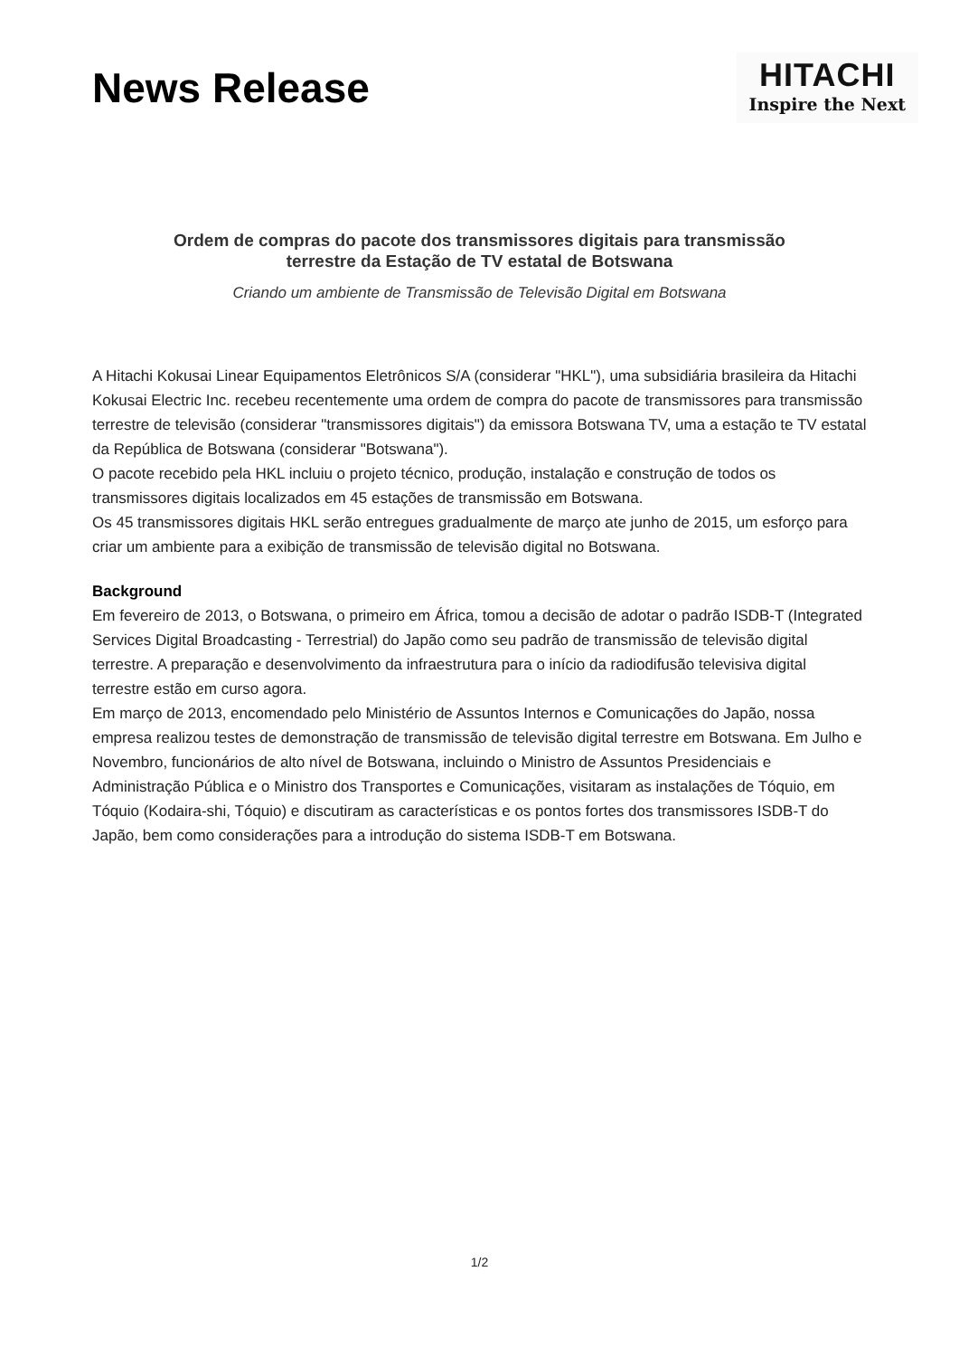News Release
HITACHI
Inspire the Next
Ordem de compras do pacote dos transmissores digitais para transmissão
terrestre da Estação de TV estatal de Botswana
Criando um ambiente de Transmissão de Televisão Digital em Botswana
A Hitachi Kokusai Linear Equipamentos Eletrônicos S/A (considerar "HKL"), uma subsidiária brasileira da Hitachi Kokusai Electric Inc. recebeu recentemente uma ordem de compra do pacote de transmissores para transmissão terrestre de televisão (considerar "transmissores digitais") da emissora Botswana TV, uma a estação te TV estatal da República de Botswana (considerar "Botswana").
O pacote recebido pela HKL incluiu o projeto técnico, produção, instalação e construção de todos os transmissores digitais localizados em 45 estações de transmissão em Botswana.
Os 45 transmissores digitais HKL serão entregues gradualmente de março ate junho de 2015, um esforço para criar um ambiente para a exibição de transmissão de televisão digital no Botswana.
Background
Em fevereiro de 2013, o Botswana, o primeiro em África, tomou a decisão de adotar o padrão ISDB-T (Integrated Services Digital Broadcasting - Terrestrial) do Japão como seu padrão de transmissão de televisão digital terrestre. A preparação e desenvolvimento da infraestrutura para o início da radiodifusão televisiva digital terrestre estão em curso agora.
Em março de 2013, encomendado pelo Ministério de Assuntos Internos e Comunicações do Japão, nossa empresa realizou testes de demonstração de transmissão de televisão digital terrestre em Botswana. Em Julho e Novembro, funcionários de alto nível de Botswana, incluindo o Ministro de Assuntos Presidenciais e Administração Pública e o Ministro dos Transportes e Comunicações, visitaram as instalações de Tóquio, em Tóquio (Kodaira-shi, Tóquio) e discutiram as características e os pontos fortes dos transmissores ISDB-T do Japão, bem como considerações para a introdução do sistema ISDB-T em Botswana.
1/2